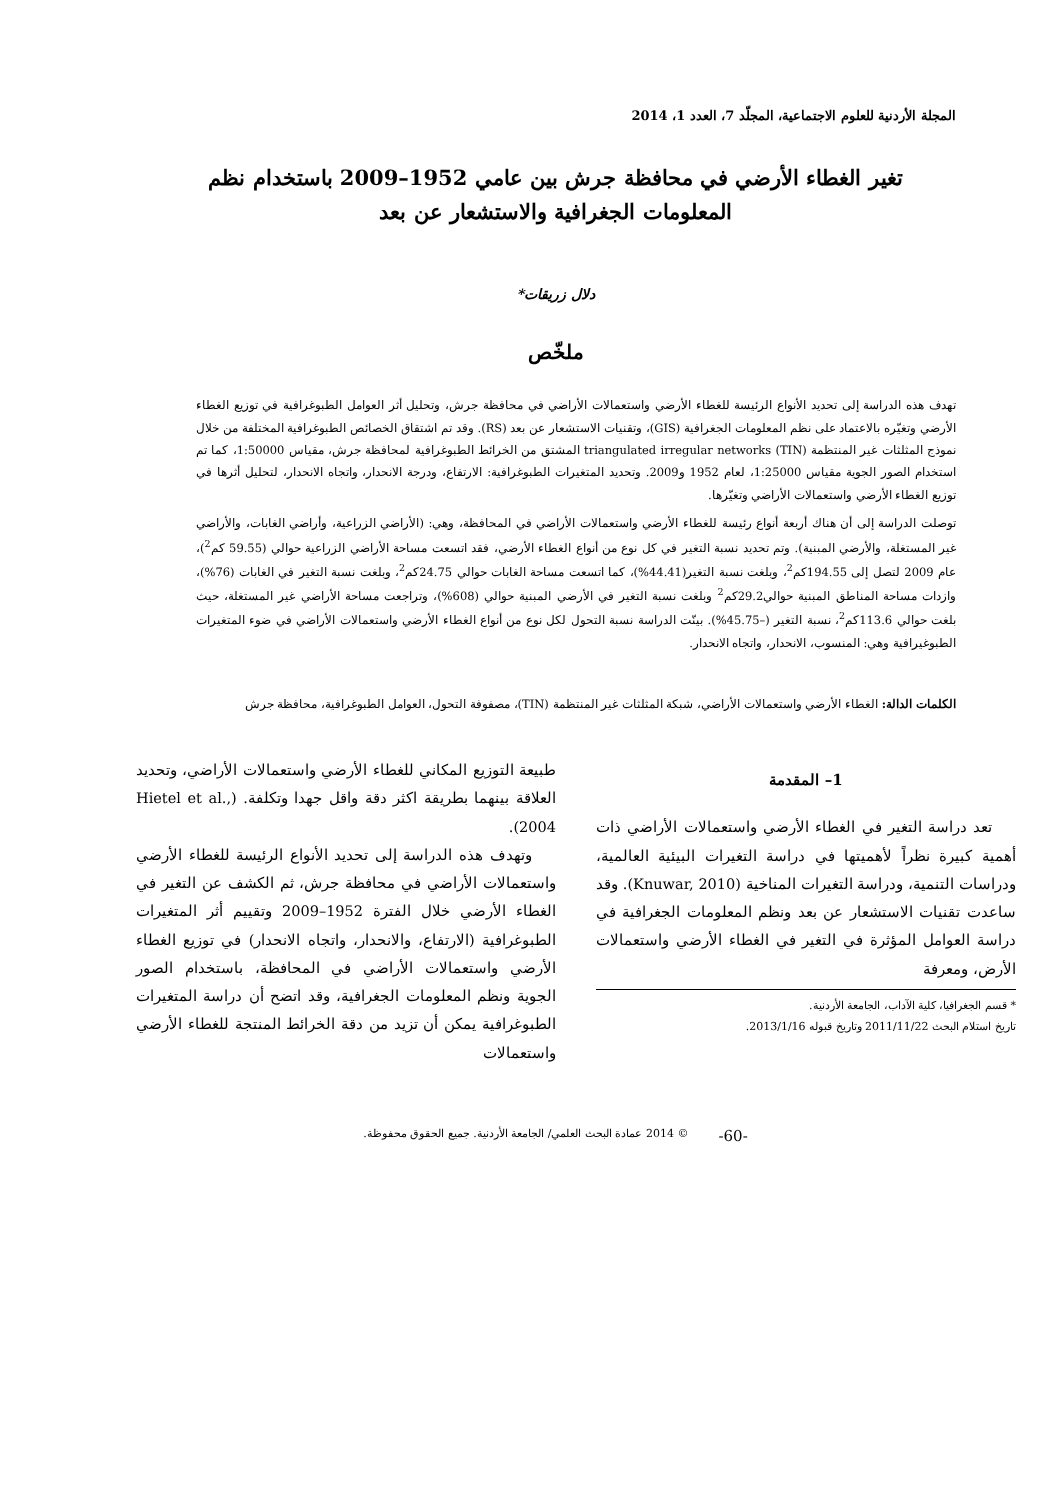المجلة الأردنية للعلوم الاجتماعية، المجلّد 7، العدد 1، 2014
تغير الغطاء الأرضي في محافظة جرش بين عامي 1952–2009 باستخدام نظم
المعلومات الجغرافية والاستشعار عن بعد
دلال زريقات*
ملخّص
تهدف هذه الدراسة إلى تحديد الأنواع الرئيسة للغطاء الأرضي واستعمالات الأراضي في محافظة جرش، وتحليل أثر العوامل الطبوغرافية في توزيع الغطاء الأرضي وتغيّره بالاعتماد على نظم المعلومات الجغرافية (GIS)، وتقنيات الاستشعار عن بعد (RS). وقد تم اشتقاق الخصائص الطبوغرافية المختلفة من خلال نموذج المثلثات غير المنتظمة triangulated irregular networks (TIN) المشتق من الخرائط الطبوغرافية لمحافظة جرش، مقياس 1:50000، كما تم استخدام الصور الجوية مقياس 1:25000، لعام 1952 و2009. وتحديد المتغيرات الطبوغرافية: الارتفاع، ودرجة الانحدار، واتجاه الانحدار، لتحليل أثرها في توزيع الغطاء الأرضي واستعمالات الأراضي وتغيّرها.
توصلت الدراسة إلى أن هناك أربعة أنواع رئيسة للغطاء الأرضي واستعمالات الأراضي في المحافظة، وهي: (الأراضي الزراعية، وأراضي الغابات، والأراضي غير المستغلة، والأرضي المبنية). وتم تحديد نسبة التغير في كل نوع من أنواع الغطاء الأرضي، فقد اتسعت مساحة الأراضي الزراعية حوالي (59.55 كم<sup>2</sup>)، عام 2009 لتصل إلى 194.55كم<sup>2</sup>، وبلغت نسبة التغير(44.41%)، كما اتسعت مساحة الغابات حوالي 24.75كم<sup>2</sup>، وبلغت نسبة التغير في الغابات (76%)، وازدات مساحة المناطق المبنية حوالي29.2كم<sup>2</sup> وبلغت نسبة التغير في الأرضي المبنية حوالي (608%)، وتراجعت مساحة الأراضي غير المستغلة، حيث بلغت حوالي 113.6كم<sup>2</sup>، نسبة التغير (–45.75%). بينّت الدراسة نسبة التحول لكل نوع من أنواع الغطاء الأرضي واستعمالات الأراضي في ضوء المتغيرات الطبوغيرافية وهي: المنسوب، الانحدار، واتجاه الانحدار.
الكلمات الدالة: الغطاء الأرضي واستعمالات الأراضي، شبكة المثلثات غير المنتظمة (TIN)، مصفوفة التحول، العوامل الطبوغرافية، محافظة جرش
1– المقدمة
تعد دراسة التغير في الغطاء الأرضي واستعمالات الأراضي ذات أهمية كبيرة نظراً لأهميتها في دراسة التغيرات البيئية العالمية، ودراسات التنمية، ودراسة التغيرات المناخية (Knuwar, 2010). وقد ساعدت تقنيات الاستشعار عن بعد ونظم المعلومات الجغرافية في دراسة العوامل المؤثرة في التغير في الغطاء الأرضي واستعمالات الأرض، ومعرفة
* قسم الجغرافيا، كلية الآداب، الجامعة الأردنية.
تاريخ استلام البحث 2011/11/22 وتاريخ قبوله 2013/1/16.
طبيعة التوزيع المكاني للغطاء الأرضي واستعمالات الأراضي، وتحديد العلاقة بينهما بطريقة اكثر دقة واقل جهدا وتكلفة. (Hietel et al., 2004).
وتهدف هذه الدراسة إلى تحديد الأنواع الرئيسة للغطاء الأرضي واستعمالات الأراضي في محافظة جرش، ثم الكشف عن التغير في الغطاء الأرضي خلال الفترة 1952–2009 وتقييم أثر المتغيرات الطبوغرافية (الارتفاع، والانحدار، واتجاه الانحدار) في توزيع الغطاء الأرضي واستعمالات الأراضي في المحافظة، باستخدام الصور الجوية ونظم المعلومات الجغرافية، وقد اتضح أن دراسة المتغيرات الطبوغرافية يمكن أن تزيد من دقة الخرائط المنتجة للغطاء الأرضي واستعمالات
-60- © 2014 عمادة البحث العلمي/ الجامعة الأردنية. جميع الحقوق محفوظة.